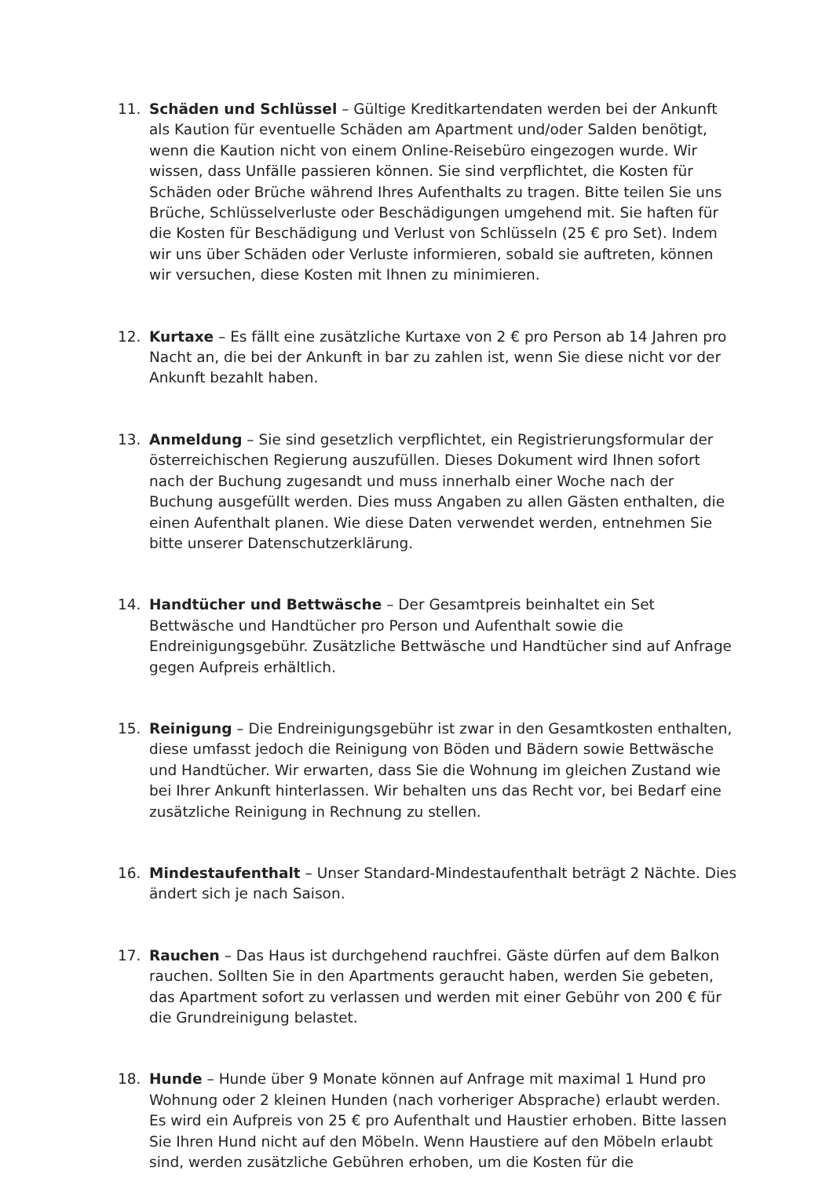11. Schäden und Schlüssel – Gültige Kreditkartendaten werden bei der Ankunft als Kaution für eventuelle Schäden am Apartment und/oder Salden benötigt, wenn die Kaution nicht von einem Online-Reisebüro eingezogen wurde. Wir wissen, dass Unfälle passieren können. Sie sind verpflichtet, die Kosten für Schäden oder Brüche während Ihres Aufenthalts zu tragen. Bitte teilen Sie uns Brüche, Schlüsselverluste oder Beschädigungen umgehend mit. Sie haften für die Kosten für Beschädigung und Verlust von Schlüsseln (25 € pro Set). Indem wir uns über Schäden oder Verluste informieren, sobald sie auftreten, können wir versuchen, diese Kosten mit Ihnen zu minimieren.
12. Kurtaxe – Es fällt eine zusätzliche Kurtaxe von 2 € pro Person ab 14 Jahren pro Nacht an, die bei der Ankunft in bar zu zahlen ist, wenn Sie diese nicht vor der Ankunft bezahlt haben.
13. Anmeldung – Sie sind gesetzlich verpflichtet, ein Registrierungsformular der österreichischen Regierung auszufüllen. Dieses Dokument wird Ihnen sofort nach der Buchung zugesandt und muss innerhalb einer Woche nach der Buchung ausgefüllt werden. Dies muss Angaben zu allen Gästen enthalten, die einen Aufenthalt planen. Wie diese Daten verwendet werden, entnehmen Sie bitte unserer Datenschutzerklärung.
14. Handtücher und Bettwäsche – Der Gesamtpreis beinhaltet ein Set Bettwäsche und Handtücher pro Person und Aufenthalt sowie die Endreinigungsgebühr. Zusätzliche Bettwäsche und Handtücher sind auf Anfrage gegen Aufpreis erhältlich.
15. Reinigung – Die Endreinigungsgebühr ist zwar in den Gesamtkosten enthalten, diese umfasst jedoch die Reinigung von Böden und Bädern sowie Bettwäsche und Handtücher. Wir erwarten, dass Sie die Wohnung im gleichen Zustand wie bei Ihrer Ankunft hinterlassen. Wir behalten uns das Recht vor, bei Bedarf eine zusätzliche Reinigung in Rechnung zu stellen.
16. Mindestaufenthalt – Unser Standard-Mindestaufenthalt beträgt 2 Nächte. Dies ändert sich je nach Saison.
17. Rauchen – Das Haus ist durchgehend rauchfrei. Gäste dürfen auf dem Balkon rauchen. Sollten Sie in den Apartments geraucht haben, werden Sie gebeten, das Apartment sofort zu verlassen und werden mit einer Gebühr von 200 € für die Grundreinigung belastet.
18. Hunde – Hunde über 9 Monate können auf Anfrage mit maximal 1 Hund pro Wohnung oder 2 kleinen Hunden (nach vorheriger Absprache) erlaubt werden. Es wird ein Aufpreis von 25 € pro Aufenthalt und Haustier erhoben. Bitte lassen Sie Ihren Hund nicht auf den Möbeln. Wenn Haustiere auf den Möbeln erlaubt sind, werden zusätzliche Gebühren erhoben, um die Kosten für die